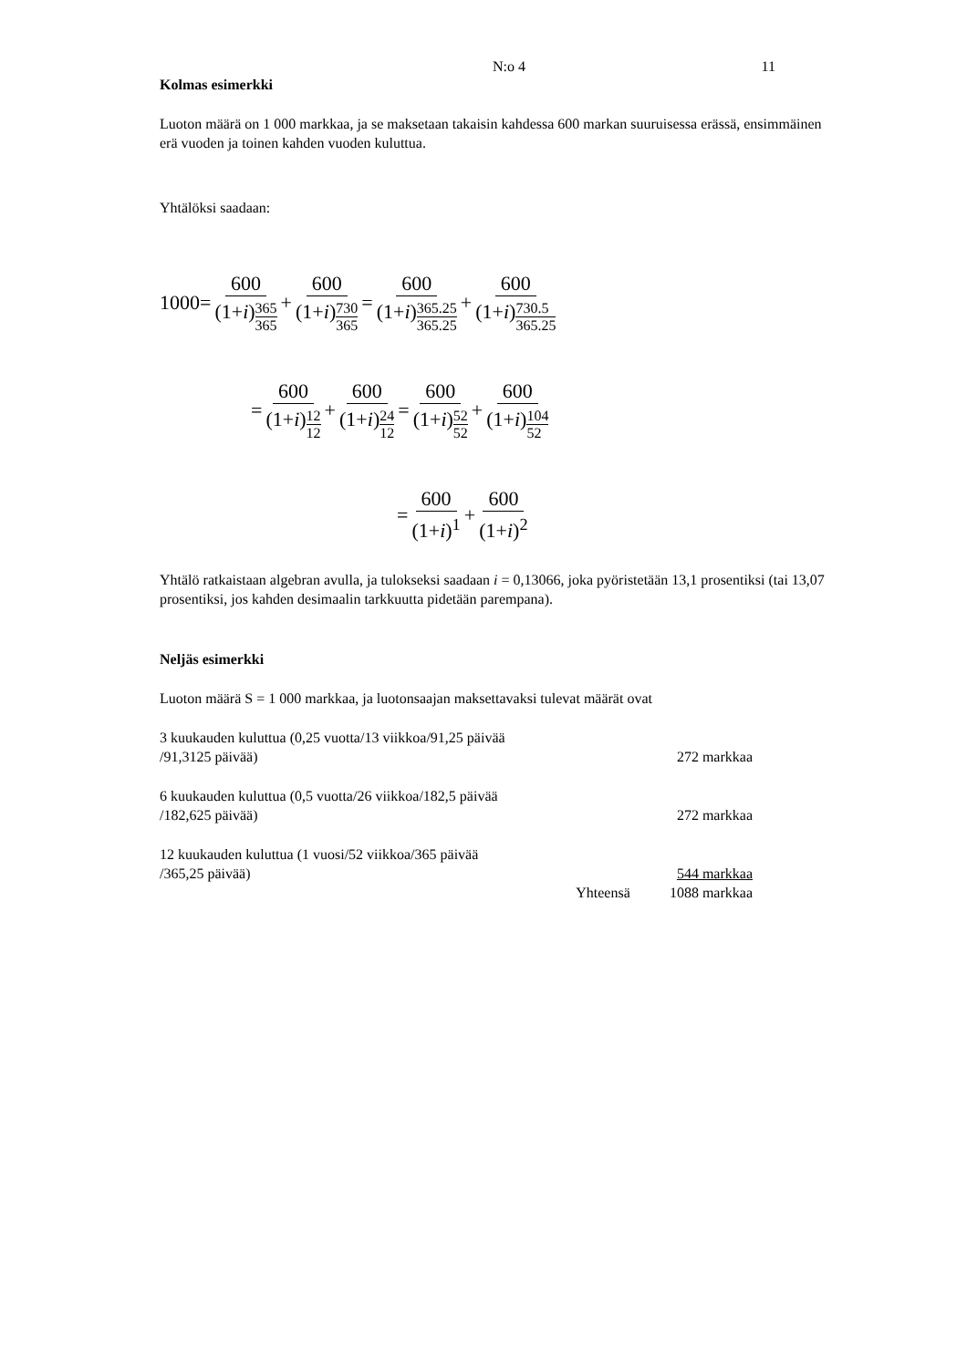N:o 4 11
Kolmas esimerkki
Luoton määrä on 1 000 markkaa, ja se maksetaan takaisin kahdessa 600 markan suuruisessa erässä, ensimmäinen erä vuoden ja toinen kahden vuoden kuluttua.
Yhtälöksi saadaan:
1000= 600 (1+i)365 365 + 600 (1+i)730 365 = 600 (1+i)365.25 365.25 + 600 (1+i)730.5 365.25
= 600 (1+i)12 12 + 600 (1+i)24 12 = 600 (1+i)52 52 + 600 (1+i)104 52
= 600 (1+i)<sup>1</sup> + 600 (1+i)<sup>2</sup>
Yhtälö ratkaistaan algebran avulla, ja tulokseksi saadaan i = 0,13066, joka pyöristetään 13,1 prosentiksi (tai 13,07 prosentiksi, jos kahden desimaalin tarkkuutta pidetään parempana).
Neljäs esimerkki
Luoton määrä S = 1 000 markkaa, ja luotonsaajan maksettavaksi tulevat määrät ovat
| 3 kuukauden kuluttua (0,25 vuotta/13 viikkoa/91,25 päivää /91,3125 päivää) | | 272 markkaa |
| 6 kuukauden kuluttua (0,5 vuotta/26 viikkoa/182,5 päivää /182,625 päivää) | | 272 markkaa |
| 12 kuukauden kuluttua (1 vuosi/52 viikkoa/365 päivää /365,25 päivää) | | 544 markkaa |
| | Yhteensä | 1088 markkaa |